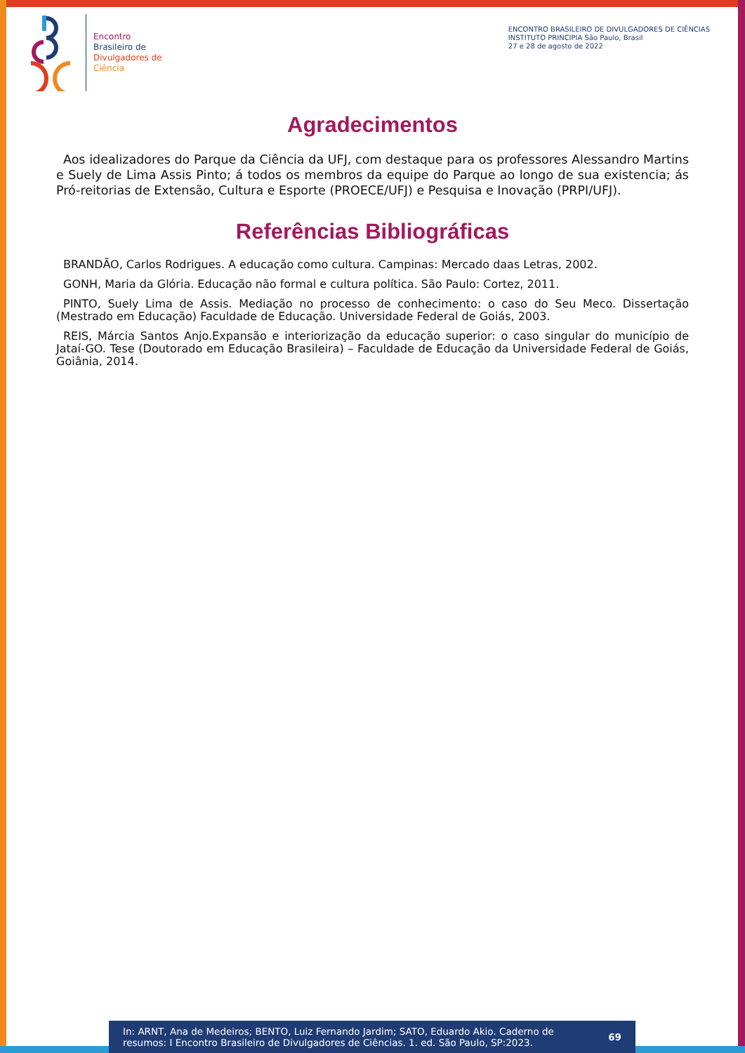Encontro
Brasileiro de
Divulgadores de
Ciência
ENCONTRO BRASILEIRO DE DIVULGADORES DE CIÊNCIAS
INSTITUTO PRINCIPIA São Paulo, Brasil
27 e 28 de agosto de 2022
Agradecimentos
Aos idealizadores do Parque da Ciência da UFJ, com destaque para os professores Alessandro Martins e Suely de Lima Assis Pinto; á todos os membros da equipe do Parque ao longo de sua existencia; ás Pró-reitorias de Extensão, Cultura e Esporte (PROECE/UFJ) e Pesquisa e Inovação (PRPI/UFJ).
Referências Bibliográficas
BRANDÃO, Carlos Rodrigues. A educação como cultura. Campinas: Mercado daas Letras, 2002.
GONH, Maria da Glória. Educação não formal e cultura política. São Paulo: Cortez, 2011.
PINTO, Suely Lima de Assis. Mediação no processo de conhecimento: o caso do Seu Meco. Dissertação (Mestrado em Educação) Faculdade de Educação. Universidade Federal de Goiás, 2003.
REIS, Márcia Santos Anjo.Expansão e interiorização da educação superior: o caso singular do município de Jataí-GO. Tese (Doutorado em Educação Brasileira) – Faculdade de Educação da Universidade Federal de Goiás, Goiânia, 2014.
In: ARNT, Ana de Medeiros; BENTO, Luiz Fernando Jardim; SATO, Eduardo Akio. Caderno de resumos: I Encontro Brasileiro de Divulgadores de Ciências. 1. ed. São Paulo, SP:2023.
69